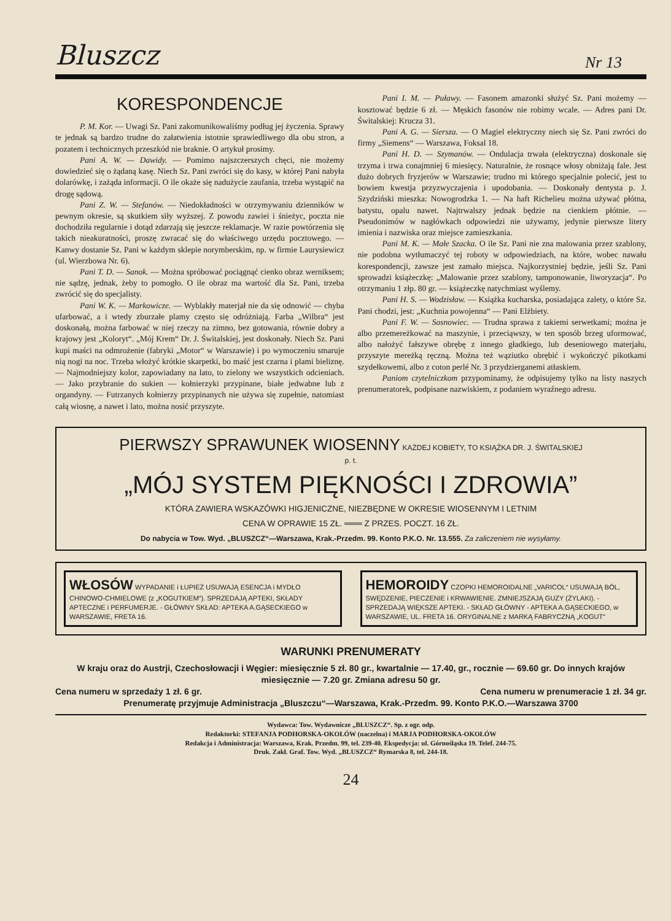Bluszcz Nr 13
KORESPONDENCJE
P. M. Kor. — Uwagi Sz. Pani zakomunikowaliśmy podług jej życzenia. Sprawy te jednak są bardzo trudne do załatwienia istotnie sprawiedliwego dla obu stron, a pozatem i technicznych przeszkód nie braknie. O artykuł prosimy.
Pani A. W. — Dawidy. — Pomimo najszczerszych chęci, nie możemy dowiedzieć się o żądaną kasę. Niech Sz. Pani zwróci się do kasy, w której Pani nabyła dolarówkę, i zażąda informacji. O ile okaże się nadużycie zaufania, trzeba wystąpić na drogę sądową.
Pani Z. W. — Stefanów. — Niedokładności w otrzymywaniu dzienników w pewnym okresie, są skutkiem siły wyższej. Z powodu zawiei i śnieżyc, poczta nie dochodziła regularnie i dotąd zdarzają się jeszcze reklamacje. W razie powtórzenia się takich nieakuratności, proszę zwracać się do właściwego urzędu pocztowego. — Kanwy dostanie Sz. Pani w każdym sklepie norymberskim, np. w firmie Laurysiewicz (ul. Wierzbowa Nr. 6).
Pani T. D. — Sanok. — Można spróbować pociągnąć cienko obraz werniksem; nie sądzę, jednak, żeby to pomogło. O ile obraz ma wartość dla Sz. Pani, trzeba zwrócić się do specjalisty.
Pani W. K. — Markowicze. — Wyblakły materjał nie da się odnowić — chyba ufarbować, a i wtedy zburzałe plamy często się odróżniają. Farba „Wilbra“ jest doskonałą, można farbować w niej rzeczy na zimno, bez gotowania, równie dobry a krajowy jest „Koloryt“. „Mój Krem“ Dr. J. Świtalskiej, jest doskonały. Niech Sz. Pani kupi maści na odmrożenie (fabryki „Motor“ w Warszawie) i po wymoczeniu smaruje nią nogi na noc. Trzeba włożyć krótkie skarpetki, bo maść jest czarna i plami bieliznę. — Najmodniejszy kolor, zapowiadany na lato, to zielony we wszystkich odcieniach. — Jako przybranie do sukien — kołnierzyki przypinane, białe jedwabne lub z organdyny. — Futrzanych kołnierzy przypinanych nie używa się zupełnie, natomiast całą wiosnę, a nawet i lato, można nosić przyszyte.
Pani I. M. — Puławy. — Fasonem amazonki służyć Sz. Pani możemy — kosztować będzie 6 zł. — Męskich fasonów nie robimy wcale. — Adres pani Dr. Świtalskiej: Krucza 31.
Pani A. G. — Siersza. — O Magiel elektryczny niech się Sz. Pani zwróci do firmy „Siemens“ — Warszawa, Foksal 18.
Pani H. D. — Szymanów. — Ondulacja trwała (elektryczna) doskonale się trzyma i trwa conajmniej 6 miesięcy. Naturalnie, że rosnące włosy obniżają fale. Jest dużo dobrych fryzjerów w Warszawie; trudno mi którego specjalnie polecić, jest to bowiem kwestja przyzwyczajenia i upodobania. — Doskonały dentysta p. J. Szydziński mieszka: Nowogrodzka 1. — Na haft Richelieu można używać płótna, batystu, opalu nawet. Najtrwalszy jednak będzie na cienkiem płótnie. — Pseudonimów w nagłówkach odpowiedzi nie używamy, jedynie pierwsze litery imienia i nazwiska oraz miejsce zamieszkania.
Pani M. K. — Małe Szacka. O ile Sz. Pani nie zna malowania przez szablony, nie podobna wytłumaczyć tej roboty w odpowiedziach, na które, wobec nawału korespondencji, zawsze jest zamało miejsca. Najkorzystniej będzie, jeśli Sz. Pani sprowadzi książeczkę: „Malowanie przez szablony, tamponowanie, liworyzacja“. Po otrzymaniu 1 złp. 80 gr. — książeczkę natychmiast wyślemy.
Pani H. S. — Wodzisław. — Książka kucharska, posiadająca zalety, o które Sz. Pani chodzi, jest: „Kuchnia powojenna“ — Pani Elżbiety.
Pani F. W. — Sosnowiec. — Trudna sprawa z takiemi serwetkami; można je albo przemereżkować na maszynie, i przeciąwszy, w ten sposób brzeg uformować, albo nałożyć fałszywe obrębę z innego gładkiego, lub deseniowego materjału, przyszyte mereżką ręczną. Można też wąziutko obrębić i wykończyć pikotkami szydełkowemi, albo z coton perlé Nr. 3 przydzierganemi atłaskiem.
Paniom czytelniczkom przypominamy, że odpisujemy tylko na listy naszych prenumeratorek, podpisane nazwiskiem, z podaniem wyraźnego adresu.
PIERWSZY SPRAWUNEK WIOSENNY KAŻDEJ KOBIETY, TO KSIĄŻKA DR. J. ŚWITALSKIEJ
p. t.
„MÓJ SYSTEM PIĘKNOŚCI I ZDROWIA”
KTÓRA ZAWIERA WSKAZÓWKI HIGJENICZNE, NIEZBĘDNE W OKRESIE WIOSENNYM I LETNIM
CENA W OPRAWIE 15 ZŁ. ═══ Z PRZES. POCZT. 16 ZŁ.
Do nabycia w Tow. Wyd. „BLUSZCZ“—Warszawa, Krak.-Przedm. 99. Konto P.K.O. Nr. 13.555. Za zaliczeniem nie wysyłamy.
WŁOSÓW WYPADANIE i ŁUPIEŻ USUWAJĄ ESENCJA i MYDŁO CHINOWO-CHMIELOWE (z „KOGUTKIEM“). SPRZEDAJĄ APTEKI, SKŁADY APTECZNE i PERFUMERJE. - GŁÓWNY SKŁAD: APTEKA A.GĄSECKIEGO w WARSZAWIE, FRETA 16.
HEMOROIDY CZOPKI HEMOROIDALNE „VARICOL“ USUWAJĄ BÓL, SWĘDZENIE, PIECZENIE i KRWAWIENIE. ZMNIEJSZAJĄ GUZY (ŻYLAKI). - SPRZEDAJĄ WIĘKSZE APTEKI. - SKŁAD GŁÓWNY - APTEKA A.GĄSECKIEGO, w WARSZAWIE, UL. FRETA 16. ORYGINALNE z MARKĄ FABRYCZNĄ „KOGUT“
WARUNKI PRENUMERATY
W kraju oraz do Austrji, Czechosłowacji i Węgier: miesięcznie 5 zł. 80 gr., kwartalnie — 17.40, gr., rocznie — 69.60 gr. Do innych krajów miesięcznie — 7.20 gr. Zmiana adresu 50 gr.
Cena numeru w sprzedaży 1 zł. 6 gr. Cena numeru w prenumeracie 1 zł. 34 gr.
Prenumeratę przyjmuje Administracja „Bluszczu“—Warszawa, Krak.-Przedm. 99. Konto P.K.O.—Warszawa 3700
Wydawca: Tow. Wydawnicze „BLUSZCZ“. Sp. z ogr. odp.
Redaktorki: STEFANJA PODHORSKA-OKOŁÓW (naczelna) i MARJA PODHORSKA-OKOŁÓW
Redakcja i Administracja: Warszawa, Krak. Przedm. 99, tel. 239-40. Ekspedycja: ul. Górnośląska 19. Telef. 244-75.
Druk. Zakł. Graf. Tow. Wyd. „BLUSZCZ“ Rymarska 8, tel. 244-18.
24